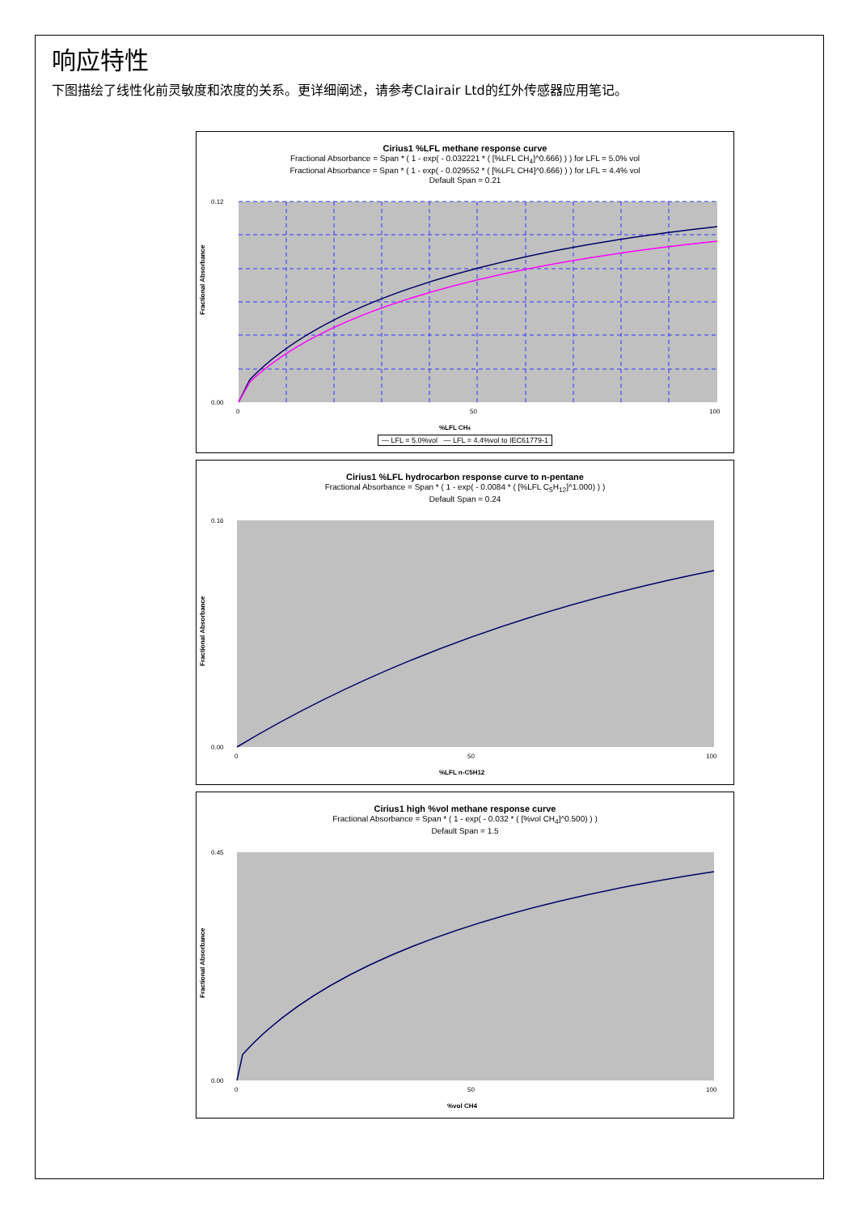响应特性
下图描绘了线性化前灵敏度和浓度的关系。更详细阐述，请参考Clairair Ltd的红外传感器应用笔记。
Cirius1 %LFL methane response curve
Fractional Absorbance = Span * ( 1 - exp( - 0.032221 * ( [%LFL CH<sub>4</sub>]^0.666) ) ) for LFL = 5.0% vol
Fractional Absorbance = Span * ( 1 - exp( - 0.029552 * ( [%LFL CH4]^0.666) ) ) for LFL = 4.4% vol
Default Span = 0.21
Fractional Absorbance
0.12
0.00
0
50
100
%LFL CH4
— LFL = 5.0%vol — LFL = 4.4%vol to IEC61779-1
Cirius1 %LFL hydrocarbon response curve to n-pentane
Fractional Absorbance = Span * ( 1 - exp( - 0.0084 * ( [%LFL C<sub>5</sub>H<sub>12</sub>]^1.000) ) )
Default Span = 0.24
Fractional Absorbance
0.16
0.00
0
50
100
%LFL n-C5H12
Cirius1 high %vol methane response curve
Fractional Absorbance = Span * ( 1 - exp( - 0.032 * ( [%vol CH<sub>4</sub>]^0.500) ) )
Default Span = 1.5
Fractional Absorbance
0.45
0.00
0
50
100
%vol CH4